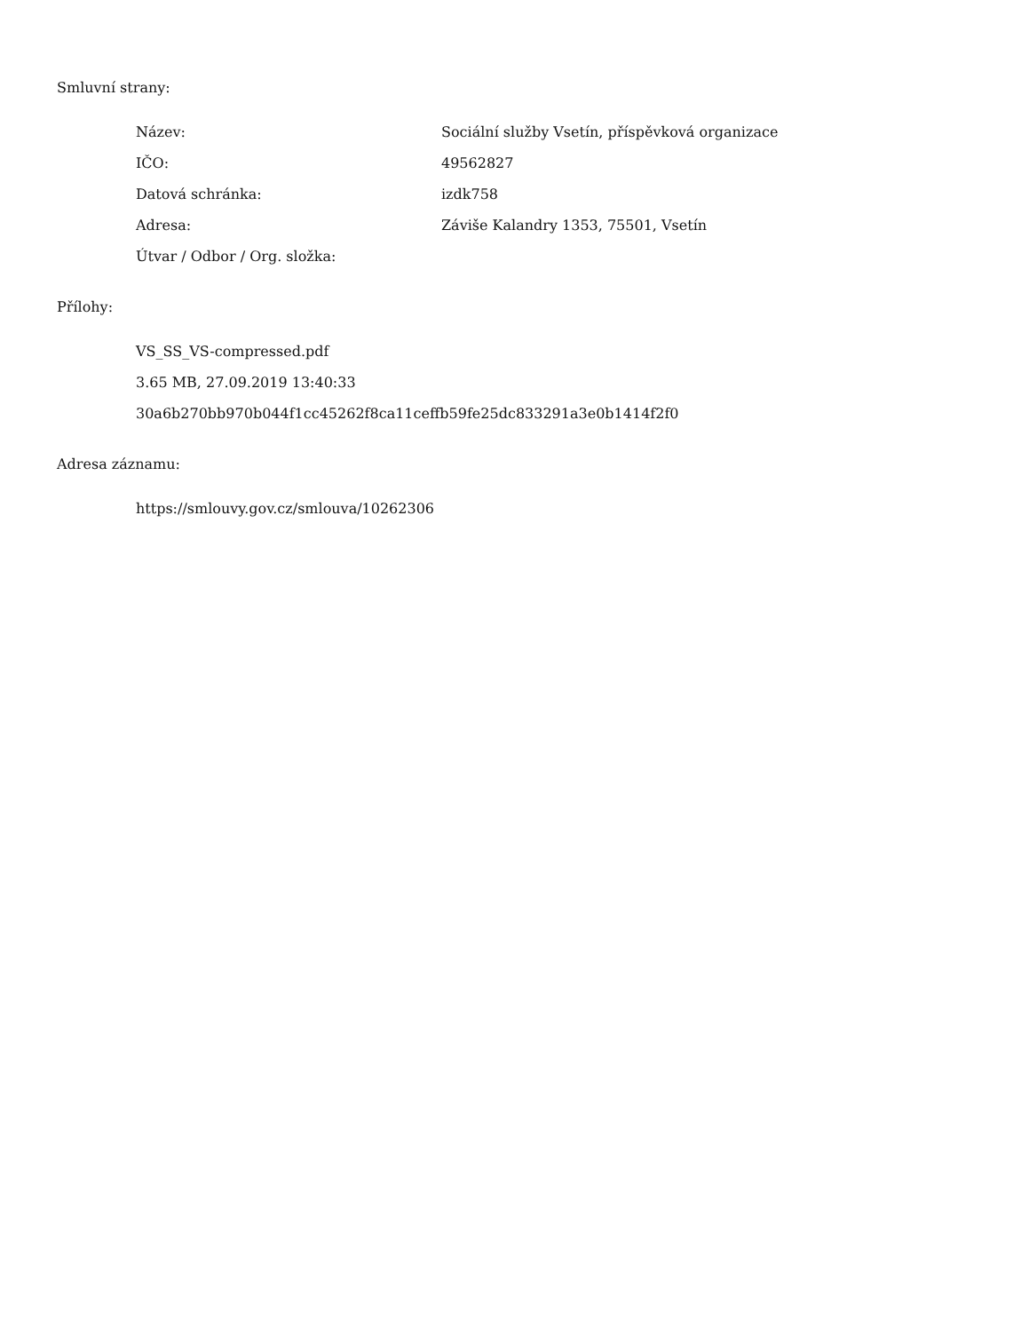Smluvní strany:
Název: Sociální služby Vsetín, příspěvková organizace
IČO: 49562827
Datová schránka: izdk758
Adresa: Záviše Kalandry 1353, 75501, Vsetín
Útvar / Odbor / Org. složka:
Přílohy:
VS_SS_VS-compressed.pdf
3.65 MB, 27.09.2019 13:40:33
30a6b270bb970b044f1cc45262f8ca11ceffb59fe25dc833291a3e0b1414f2f0
Adresa záznamu:
https://smlouvy.gov.cz/smlouva/10262306